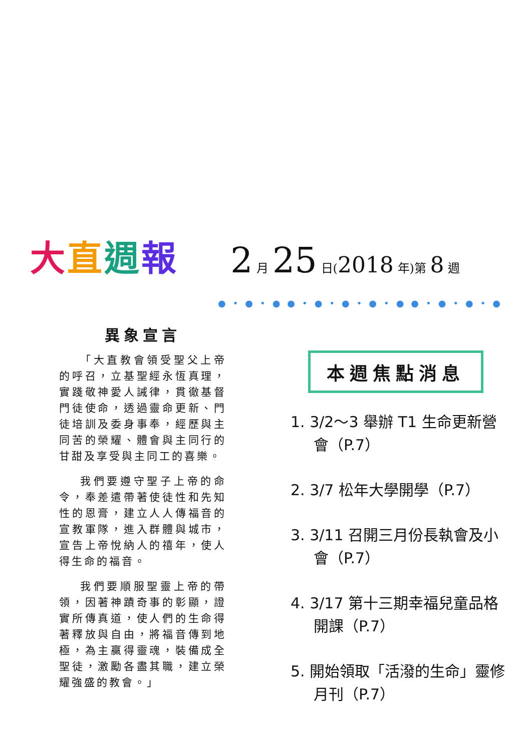大直週報
2 月 25 日(2018 年)第 8 週
●•●•●●•●•●•●•●●•●•●•●
異象宣言
「大直教會領受聖父上帝的呼召，立基聖經永恆真理，實踐敬神愛人誡律，貫徹基督門徒使命，透過靈命更新、門徒培訓及委身事奉，經歷與主同苦的榮耀、體會與主同行的甘甜及享受與主同工的喜樂。
我們要遵守聖子上帝的命令，奉差遣帶著使徒性和先知性的恩膏，建立人人傳福音的宣教軍隊，進入群體與城市，宣告上帝悅納人的禧年，使人得生命的福音。
我們要順服聖靈上帝的帶領，因著神蹟奇事的彰顯，證實所傳真道，使人們的生命得著釋放與自由，將福音傳到地極，為主贏得靈魂，裝備成全聖徒，激勵各盡其職，建立榮耀強盛的教會。」
本週焦點消息
1. 3/2～3 舉辦 T1 生命更新營會（P.7）
2. 3/7 松年大學開學（P.7）
3. 3/11 召開三月份長執會及小會（P.7）
4. 3/17 第十三期幸福兒童品格開課（P.7）
5. 開始領取「活潑的生命」靈修月刊（P.7）